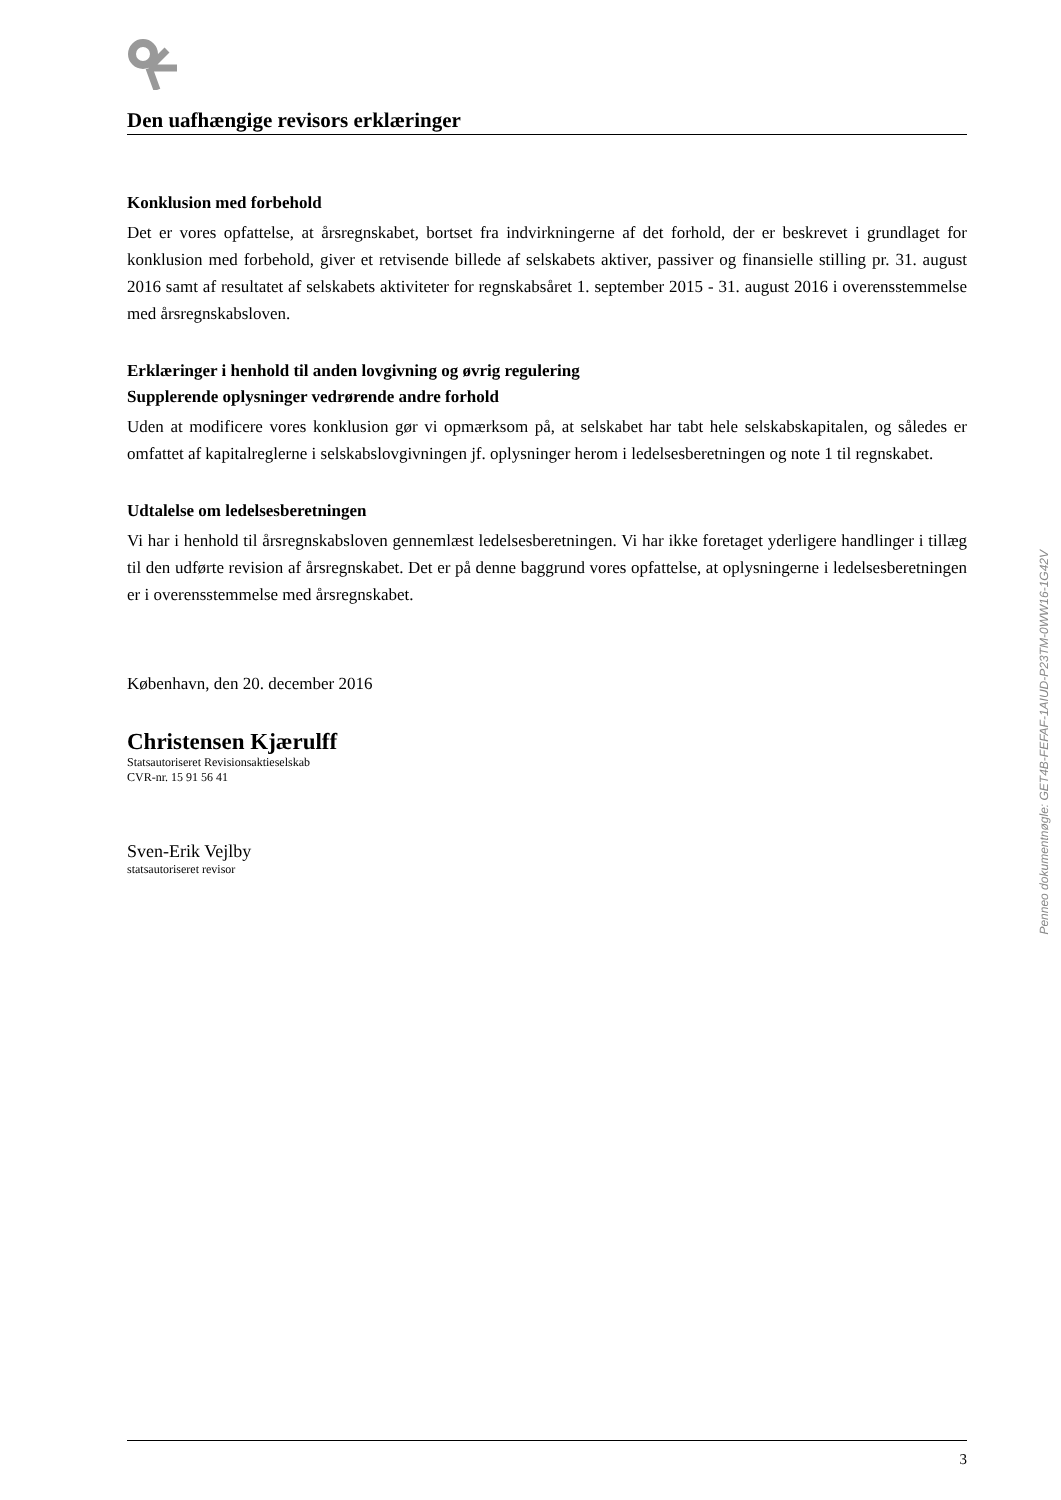Den uafhængige revisors erklæringer
Konklusion med forbehold
Det er vores opfattelse, at årsregnskabet, bortset fra indvirkningerne af det forhold, der er beskrevet i grundlaget for konklusion med forbehold, giver et retvisende billede af selskabets aktiver, passiver og finansielle stilling pr. 31. august 2016 samt af resultatet af selskabets aktiviteter for regnskabsåret 1. september 2015 - 31. august 2016 i overensstemmelse med årsregnskabsloven.
Erklæringer i henhold til anden lovgivning og øvrig regulering
Supplerende oplysninger vedrørende andre forhold
Uden at modificere vores konklusion gør vi opmærksom på, at selskabet har tabt hele selskabskapitalen, og således er omfattet af kapitalreglerne i selskabslovgivningen jf. oplysninger herom i ledelsesberetningen og note 1 til regnskabet.
Udtalelse om ledelsesberetningen
Vi har i henhold til årsregnskabsloven gennemlæst ledelsesberetningen. Vi har ikke foretaget yderligere handlinger i tillæg til den udførte revision af årsregnskabet. Det er på denne baggrund vores opfattelse, at oplysningerne i ledelsesberetningen er i overensstemmelse med årsregnskabet.
København, den 20. december 2016
Christensen Kjærulff
Statsautoriseret Revisionsaktieselskab
CVR-nr. 15 91 56 41
Sven-Erik Vejlby
statsautoriseret revisor
Penneo dokumentnøgle: GET4B-FEFAF-1AIUD-P23TM-0WW16-1G42V
3